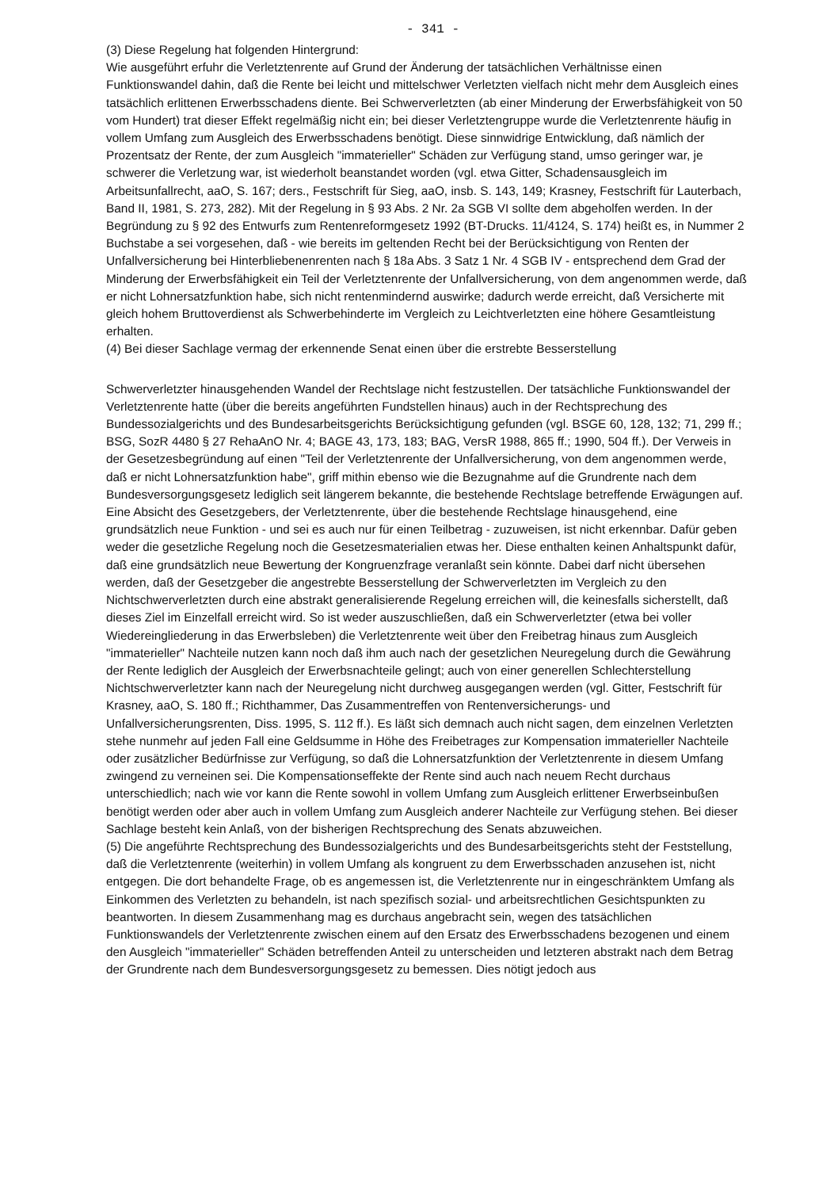- 341 -
(3) Diese Regelung hat folgenden Hintergrund:
Wie ausgeführt erfuhr die Verletztenrente auf Grund der Änderung der tatsächlichen Verhältnisse einen Funktionswandel dahin, daß die Rente bei leicht und mittelschwer Verletzten vielfach nicht mehr dem Ausgleich eines tatsächlich erlittenen Erwerbsschadens diente. Bei Schwerverletzten (ab einer Minderung der Erwerbsfähigkeit von 50 vom Hundert) trat dieser Effekt regelmäßig nicht ein; bei dieser Verletztengruppe wurde die Verletztenrente häufig in vollem Umfang zum Ausgleich des Erwerbsschadens benötigt. Diese sinnwidrige Entwicklung, daß nämlich der Prozentsatz der Rente, der zum Ausgleich "immaterieller" Schäden zur Verfügung stand, umso geringer war, je schwerer die Verletzung war, ist wiederholt beanstandet worden (vgl. etwa Gitter, Schadensausgleich im Arbeitsunfallrecht, aaO, S. 167; ders., Festschrift für Sieg, aaO, insb. S. 143, 149; Krasney, Festschrift für Lauterbach, Band II, 1981, S. 273, 282). Mit der Regelung in § 93 Abs. 2 Nr. 2a SGB VI sollte dem abgeholfen werden. In der Begründung zu § 92 des Entwurfs zum Rentenreformgesetz 1992 (BT-Drucks. 11/4124, S. 174) heißt es, in Nummer 2 Buchstabe a sei vorgesehen, daß - wie bereits im geltenden Recht bei der Berücksichtigung von Renten der Unfallversicherung bei Hinterbliebenenrenten nach § 18a Abs. 3 Satz 1 Nr. 4 SGB IV - entsprechend dem Grad der Minderung der Erwerbsfähigkeit ein Teil der Verletztenrente der Unfallversicherung, von dem angenommen werde, daß er nicht Lohnersatzfunktion habe, sich nicht rentenmindernd auswirke; dadurch werde erreicht, daß Versicherte mit gleich hohem Bruttoverdienst als Schwerbehinderte im Vergleich zu Leichtverletzten eine höhere Gesamtleistung erhalten.
(4) Bei dieser Sachlage vermag der erkennende Senat einen über die erstrebte Besserstellung
Schwerverletzter hinausgehenden Wandel der Rechtslage nicht festzustellen. Der tatsächliche Funktionswandel der Verletztenrente hatte (über die bereits angeführten Fundstellen hinaus) auch in der Rechtsprechung des Bundessozialgerichts und des Bundesarbeitsgerichts Berücksichtigung gefunden (vgl. BSGE 60, 128, 132; 71, 299 ff.; BSG, SozR 4480 § 27 RehaAnO Nr. 4; BAGE 43, 173, 183; BAG, VersR 1988, 865 ff.; 1990, 504 ff.). Der Verweis in der Gesetzesbegründung auf einen "Teil der Verletztenrente der Unfallversicherung, von dem angenommen werde, daß er nicht Lohnersatzfunktion habe", griff mithin ebenso wie die Bezugnahme auf die Grundrente nach dem Bundesversorgungsgesetz lediglich seit längerem bekannte, die bestehende Rechtslage betreffende Erwägungen auf. Eine Absicht des Gesetzgebers, der Verletztenrente, über die bestehende Rechtslage hinausgehend, eine grundsätzlich neue Funktion - und sei es auch nur für einen Teilbetrag - zuzuweisen, ist nicht erkennbar. Dafür geben weder die gesetzliche Regelung noch die Gesetzesmaterialien etwas her. Diese enthalten keinen Anhaltspunkt dafür, daß eine grundsätzlich neue Bewertung der Kongruenzfrage veranlaßt sein könnte. Dabei darf nicht übersehen werden, daß der Gesetzgeber die angestrebte Besserstellung der Schwerverletzten im Vergleich zu den Nichtschwerverletzten durch eine abstrakt generalisierende Regelung erreichen will, die keinesfalls sicherstellt, daß dieses Ziel im Einzelfall erreicht wird. So ist weder auszuschließen, daß ein Schwerverletzter (etwa bei voller Wiedereingliederung in das Erwerbsleben) die Verletztenrente weit über den Freibetrag hinaus zum Ausgleich "immaterieller" Nachteile nutzen kann noch daß ihm auch nach der gesetzlichen Neuregelung durch die Gewährung der Rente lediglich der Ausgleich der Erwerbsnachteile gelingt; auch von einer generellen Schlechterstellung Nichtschwerverletzter kann nach der Neuregelung nicht durchweg ausgegangen werden (vgl. Gitter, Festschrift für Krasney, aaO, S. 180 ff.; Richthammer, Das Zusammentreffen von Rentenversicherungs- und Unfallversicherungsrenten, Diss. 1995, S. 112 ff.). Es läßt sich demnach auch nicht sagen, dem einzelnen Verletzten stehe nunmehr auf jeden Fall eine Geldsumme in Höhe des Freibetrages zur Kompensation immaterieller Nachteile oder zusätzlicher Bedürfnisse zur Verfügung, so daß die Lohnersatzfunktion der Verletztenrente in diesem Umfang zwingend zu verneinen sei. Die Kompensationseffekte der Rente sind auch nach neuem Recht durchaus unterschiedlich; nach wie vor kann die Rente sowohl in vollem Umfang zum Ausgleich erlittener Erwerbseinbußen benötigt werden oder aber auch in vollem Umfang zum Ausgleich anderer Nachteile zur Verfügung stehen. Bei dieser Sachlage besteht kein Anlaß, von der bisherigen Rechtsprechung des Senats abzuweichen.
(5) Die angeführte Rechtsprechung des Bundessozialgerichts und des Bundesarbeitsgerichts steht der Feststellung, daß die Verletztenrente (weiterhin) in vollem Umfang als kongruent zu dem Erwerbsschaden anzusehen ist, nicht entgegen. Die dort behandelte Frage, ob es angemessen ist, die Verletztenrente nur in eingeschränktem Umfang als Einkommen des Verletzten zu behandeln, ist nach spezifisch sozial- und arbeitsrechtlichen Gesichtspunkten zu beantworten. In diesem Zusammenhang mag es durchaus angebracht sein, wegen des tatsächlichen Funktionswandels der Verletztenrente zwischen einem auf den Ersatz des Erwerbsschadens bezogenen und einem den Ausgleich "immaterieller" Schäden betreffenden Anteil zu unterscheiden und letzteren abstrakt nach dem Betrag der Grundrente nach dem Bundesversorgungsgesetz zu bemessen. Dies nötigt jedoch aus